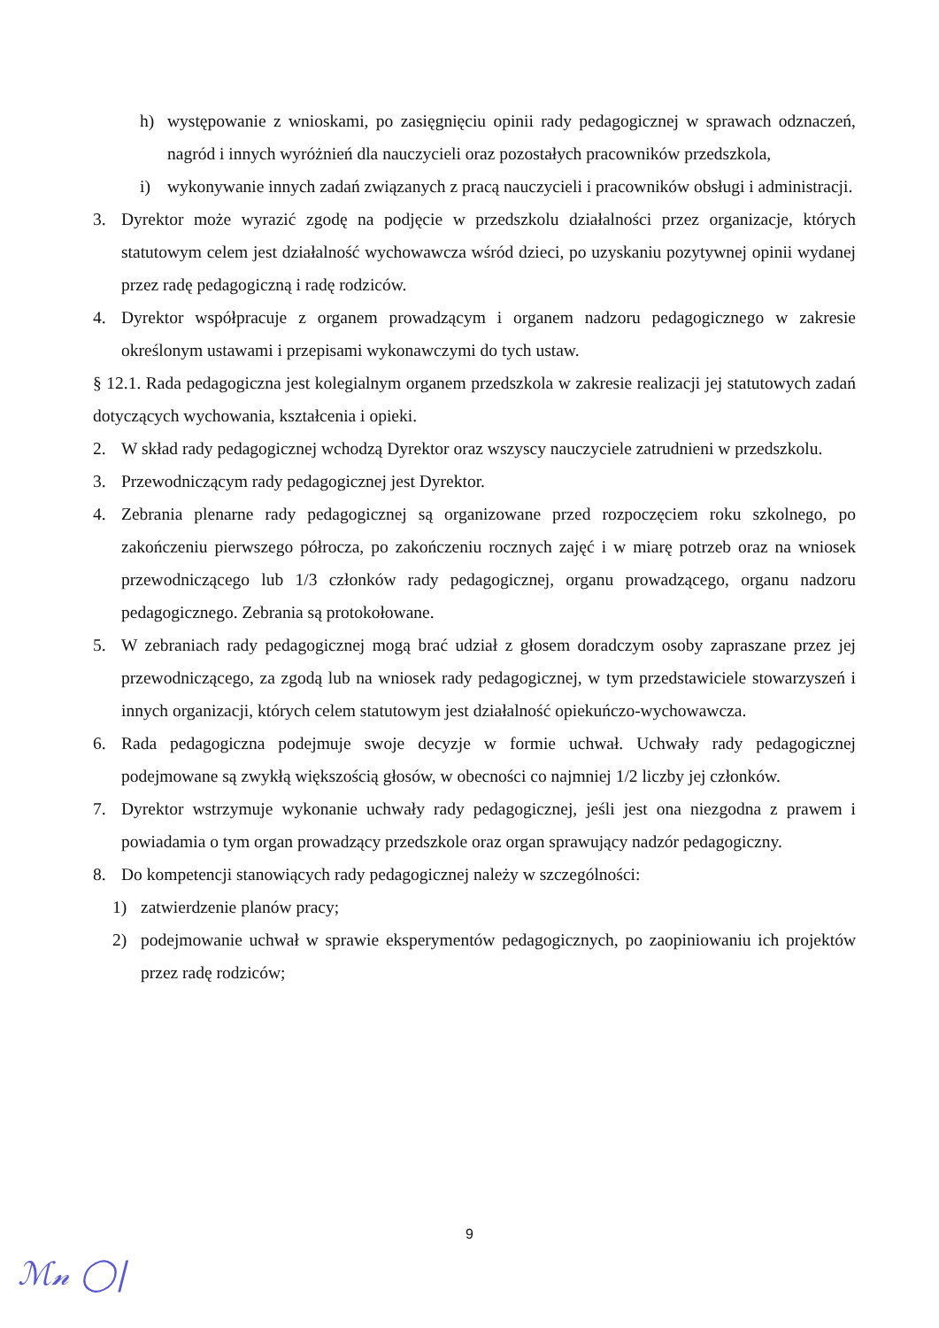h) występowanie z wnioskami, po zasięgnięciu opinii rady pedagogicznej w sprawach odznaczeń, nagród i innych wyróżnień dla nauczycieli oraz pozostałych pracowników przedszkola,
i) wykonywanie innych zadań związanych z pracą nauczycieli i pracowników obsługi i administracji.
3. Dyrektor może wyrazić zgodę na podjęcie w przedszkolu działalności przez organizacje, których statutowym celem jest działalność wychowawcza wśród dzieci, po uzyskaniu pozytywnej opinii wydanej przez radę pedagogiczną i radę rodziców.
4. Dyrektor współpracuje z organem prowadzącym i organem nadzoru pedagogicznego w zakresie określonym ustawami i przepisami wykonawczymi do tych ustaw.
§ 12.1. Rada pedagogiczna jest kolegialnym organem przedszkola w zakresie realizacji jej statutowych zadań dotyczących wychowania, kształcenia i opieki.
2. W skład rady pedagogicznej wchodzą Dyrektor oraz wszyscy nauczyciele zatrudnieni w przedszkolu.
3. Przewodniczącym rady pedagogicznej jest Dyrektor.
4. Zebrania plenarne rady pedagogicznej są organizowane przed rozpoczęciem roku szkolnego, po zakończeniu pierwszego półrocza, po zakończeniu rocznych zajęć i w miarę potrzeb oraz na wniosek przewodniczącego lub 1/3 członków rady pedagogicznej, organu prowadzącego, organu nadzoru pedagogicznego. Zebrania są protokołowane.
5. W zebraniach rady pedagogicznej mogą brać udział z głosem doradczym osoby zapraszane przez jej przewodniczącego, za zgodą lub na wniosek rady pedagogicznej, w tym przedstawiciele stowarzyszeń i innych organizacji, których celem statutowym jest działalność opiekuńczo-wychowawcza.
6. Rada pedagogiczna podejmuje swoje decyzje w formie uchwał. Uchwały rady pedagogicznej podejmowane są zwykłą większością głosów, w obecności co najmniej 1/2 liczby jej członków.
7. Dyrektor wstrzymuje wykonanie uchwały rady pedagogicznej, jeśli jest ona niezgodna z prawem i powiadamia o tym organ prowadzący przedszkole oraz organ sprawujący nadzór pedagogiczny.
8. Do kompetencji stanowiących rady pedagogicznej należy w szczególności:
1) zatwierdzenie planów pracy;
2) podejmowanie uchwał w sprawie eksperymentów pedagogicznych, po zaopiniowaniu ich projektów przez radę rodziców;
9
ℳ𝓃 ◯|